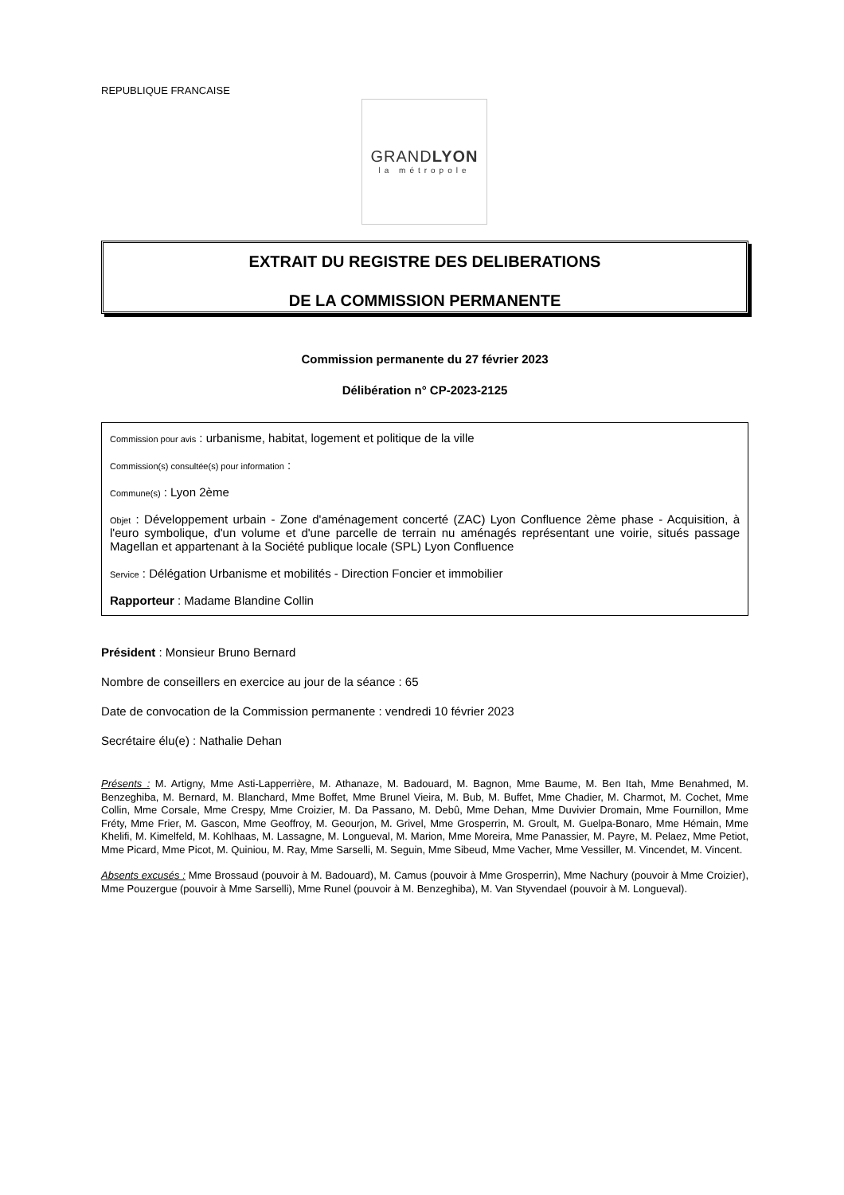REPUBLIQUE FRANCAISE
GRANDLYON
la métropole
EXTRAIT DU REGISTRE DES DELIBERATIONS
DE LA COMMISSION PERMANENTE
Commission permanente du 27 février 2023
Délibération n° CP-2023-2125
Commission pour avis : urbanisme, habitat, logement et politique de la ville
Commission(s) consultée(s) pour information :
Commune(s) : Lyon 2ème
Objet : Développement urbain - Zone d'aménagement concerté (ZAC) Lyon Confluence 2ème phase - Acquisition, à l'euro symbolique, d'un volume et d'une parcelle de terrain nu aménagés représentant une voirie, situés passage Magellan et appartenant à la Société publique locale (SPL) Lyon Confluence
Service : Délégation Urbanisme et mobilités - Direction Foncier et immobilier
Rapporteur : Madame Blandine Collin
Président : Monsieur Bruno Bernard
Nombre de conseillers en exercice au jour de la séance : 65
Date de convocation de la Commission permanente : vendredi 10 février 2023
Secrétaire élu(e) : Nathalie Dehan
Présents : M. Artigny, Mme Asti-Lapperrière, M. Athanaze, M. Badouard, M. Bagnon, Mme Baume, M. Ben Itah, Mme Benahmed, M. Benzeghiba, M. Bernard, M. Blanchard, Mme Boffet, Mme Brunel Vieira, M. Bub, M. Buffet, Mme Chadier, M. Charmot, M. Cochet, Mme Collin, Mme Corsale, Mme Crespy, Mme Croizier, M. Da Passano, M. Debû, Mme Dehan, Mme Duvivier Dromain, Mme Fournillon, Mme Fréty, Mme Frier, M. Gascon, Mme Geoffroy, M. Geourjon, M. Grivel, Mme Grosperrin, M. Groult, M. Guelpa-Bonaro, Mme Hémain, Mme Khelifi, M. Kimelfeld, M. Kohlhaas, M. Lassagne, M. Longueval, M. Marion, Mme Moreira, Mme Panassier, M. Payre, M. Pelaez, Mme Petiot, Mme Picard, Mme Picot, M. Quiniou, M. Ray, Mme Sarselli, M. Seguin, Mme Sibeud, Mme Vacher, Mme Vessiller, M. Vincendet, M. Vincent.
Absents excusés : Mme Brossaud (pouvoir à M. Badouard), M. Camus (pouvoir à Mme Grosperrin), Mme Nachury (pouvoir à Mme Croizier), Mme Pouzergue (pouvoir à Mme Sarselli), Mme Runel (pouvoir à M. Benzeghiba), M. Van Styvendael (pouvoir à M. Longueval).